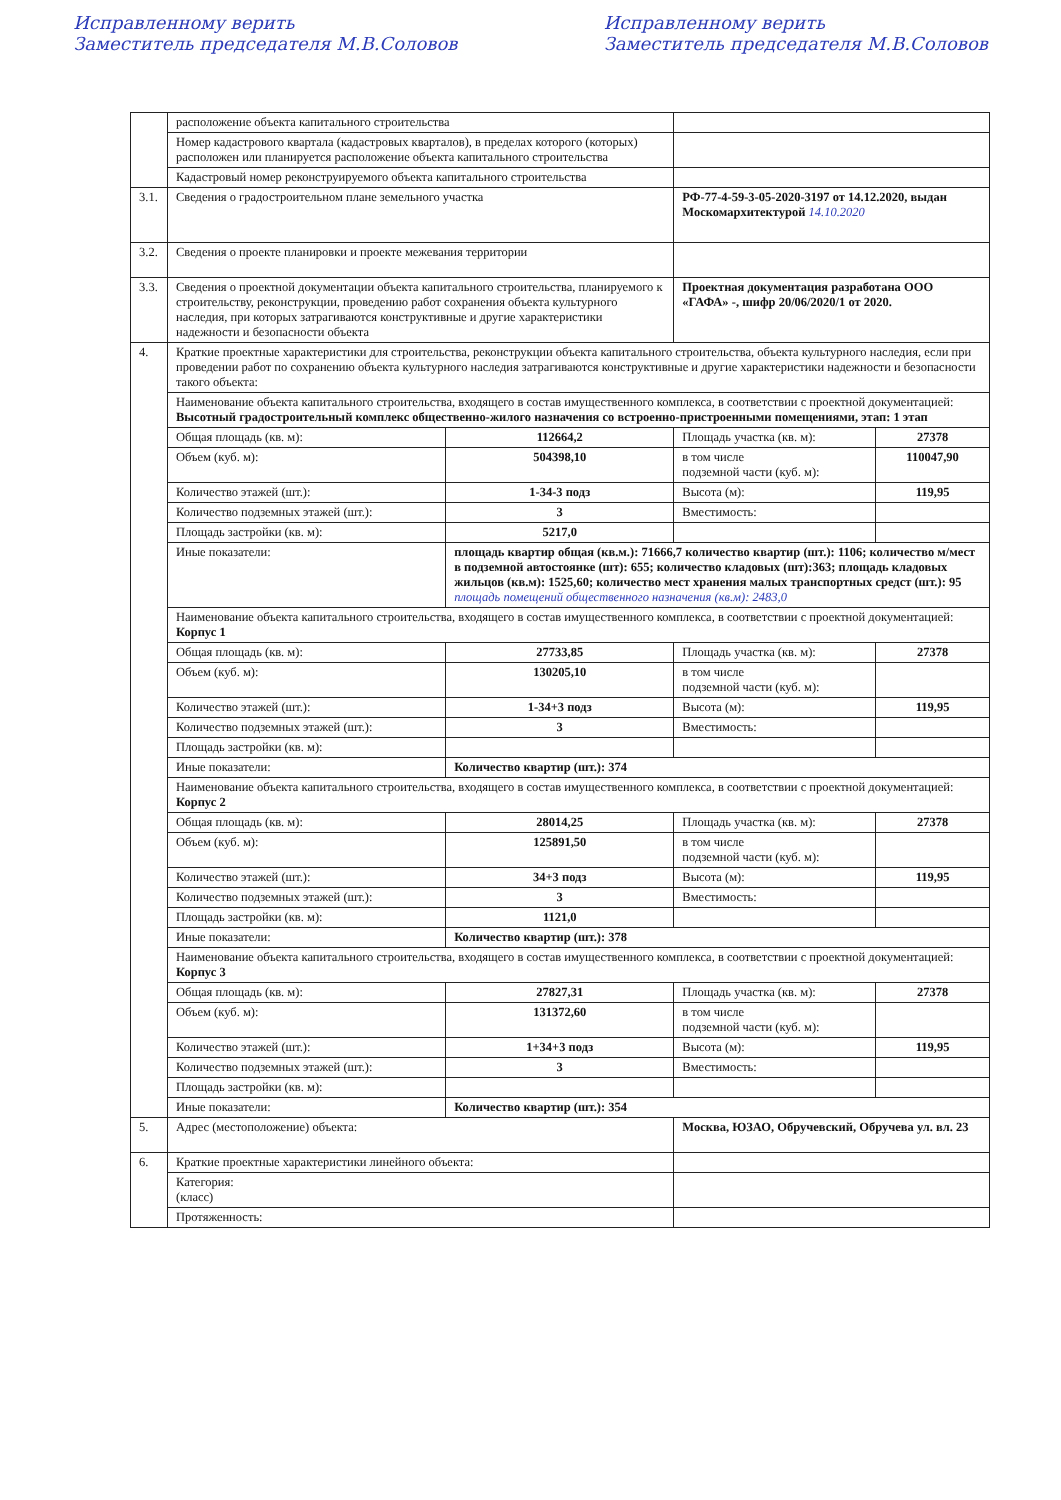Исправленному верить
Заместитель председателя М.В.Соловов
Исправленному верить
Заместитель председателя М.В.Соловов
| | расположение объекта капитального строительства | | | |
| | Номер кадастрового квартала (кадастровых кварталов), в пределах которого (которых) расположен или планируется расположение объекта капитального строительства | | | |
| | Кадастровый номер реконструируемого объекта капитального строительства | | | |
| 3.1. | Сведения о градостроительном плане земельного участка | | РФ-77-4-59-3-05-2020-3197 от 14.12.2020, выдан Москомархитектурой 14.10.2020 | |
| 3.2. | Сведения о проекте планировки и проекте межевания территории | | | |
| 3.3. | Сведения о проектной документации объекта капитального строительства, планируемого к строительству, реконструкции, проведению работ сохранения объекта культурного наследия, при которых затрагиваются конструктивные и другие характеристики надежности и безопасности объекта | | Проектная документация разработана ООО «ГАФА» -, шифр 20/06/2020/1 от 2020. | |
| 4. | Краткие проектные характеристики для строительства, реконструкции объекта капитального строительства, объекта культурного наследия, если при проведении работ по сохранению объекта культурного наследия затрагиваются конструктивные и другие характеристики надежности и безопасности такого объекта: | | | |
| | Наименование объекта капитального строительства, входящего в состав имущественного комплекса, в соответствии с проектной документацией: Высотный градостроительный комплекс общественно-жилого назначения со встроенно-пристроенными помещениями, этап: 1 этап | | | |
| | Общая площадь (кв. м): | 112664,2 | Площадь участка (кв. м): | 27378 |
| | Объем (куб. м): | 504398,10 | в том числе подземной части (куб. м): | 110047,90 |
| | Количество этажей (шт.): | 1-34-3 подз | Высота (м): | 119,95 |
| | Количество подземных этажей (шт.): | 3 | Вместимость: | |
| | Площадь застройки (кв. м): | 5217,0 | | |
| | Иные показатели: | площадь квартир общая (кв.м.): 71666,7 количество квартир (шт.): 1106; количество м/мест в подземной автостоянке (шт): 655; количество кладовых (шт):363; площадь кладовых жильцов (кв.м): 1525,60; количество мест хранения малых транспортных средст (шт.): 95 площадь помещений общественного назначения (кв.м): 2483,0 | | |
| | Наименование объекта капитального строительства, входящего в состав имущественного комплекса, в соответствии с проектной документацией: Корпус 1 | | | |
| | Общая площадь (кв. м): | 27733,85 | Площадь участка (кв. м): | 27378 |
| | Объем (куб. м): | 130205,10 | в том числе подземной части (куб. м): | |
| | Количество этажей (шт.): | 1-34+3 подз | Высота (м): | 119,95 |
| | Количество подземных этажей (шт.): | 3 | Вместимость: | |
| | Площадь застройки (кв. м): | | | |
| | Иные показатели: | Количество квартир (шт.): 374 | | |
| | Наименование объекта капитального строительства, входящего в состав имущественного комплекса, в соответствии с проектной документацией: Корпус 2 | | | |
| | Общая площадь (кв. м): | 28014,25 | Площадь участка (кв. м): | 27378 |
| | Объем (куб. м): | 125891,50 | в том числе подземной части (куб. м): | |
| | Количество этажей (шт.): | 34+3 подз | Высота (м): | 119,95 |
| | Количество подземных этажей (шт.): | 3 | Вместимость: | |
| | Площадь застройки (кв. м): | 1121,0 | | |
| | Иные показатели: | Количество квартир (шт.): 378 | | |
| | Наименование объекта капитального строительства, входящего в состав имущественного комплекса, в соответствии с проектной документацией: Корпус 3 | | | |
| | Общая площадь (кв. м): | 27827,31 | Площадь участка (кв. м): | 27378 |
| | Объем (куб. м): | 131372,60 | в том числе подземной части (куб. м): | |
| | Количество этажей (шт.): | 1+34+3 подз | Высота (м): | 119,95 |
| | Количество подземных этажей (шт.): | 3 | Вместимость: | |
| | Площадь застройки (кв. м): | | | |
| | Иные показатели: | Количество квартир (шт.): 354 | | |
| 5. | Адрес (местоположение) объекта: | | Москва, ЮЗАО, Обручевский, Обручева ул. вл. 23 | |
| 6. | Краткие проектные характеристики линейного объекта: | | | |
| | Категория: (класс) | | | |
| | Протяженность: | | | |